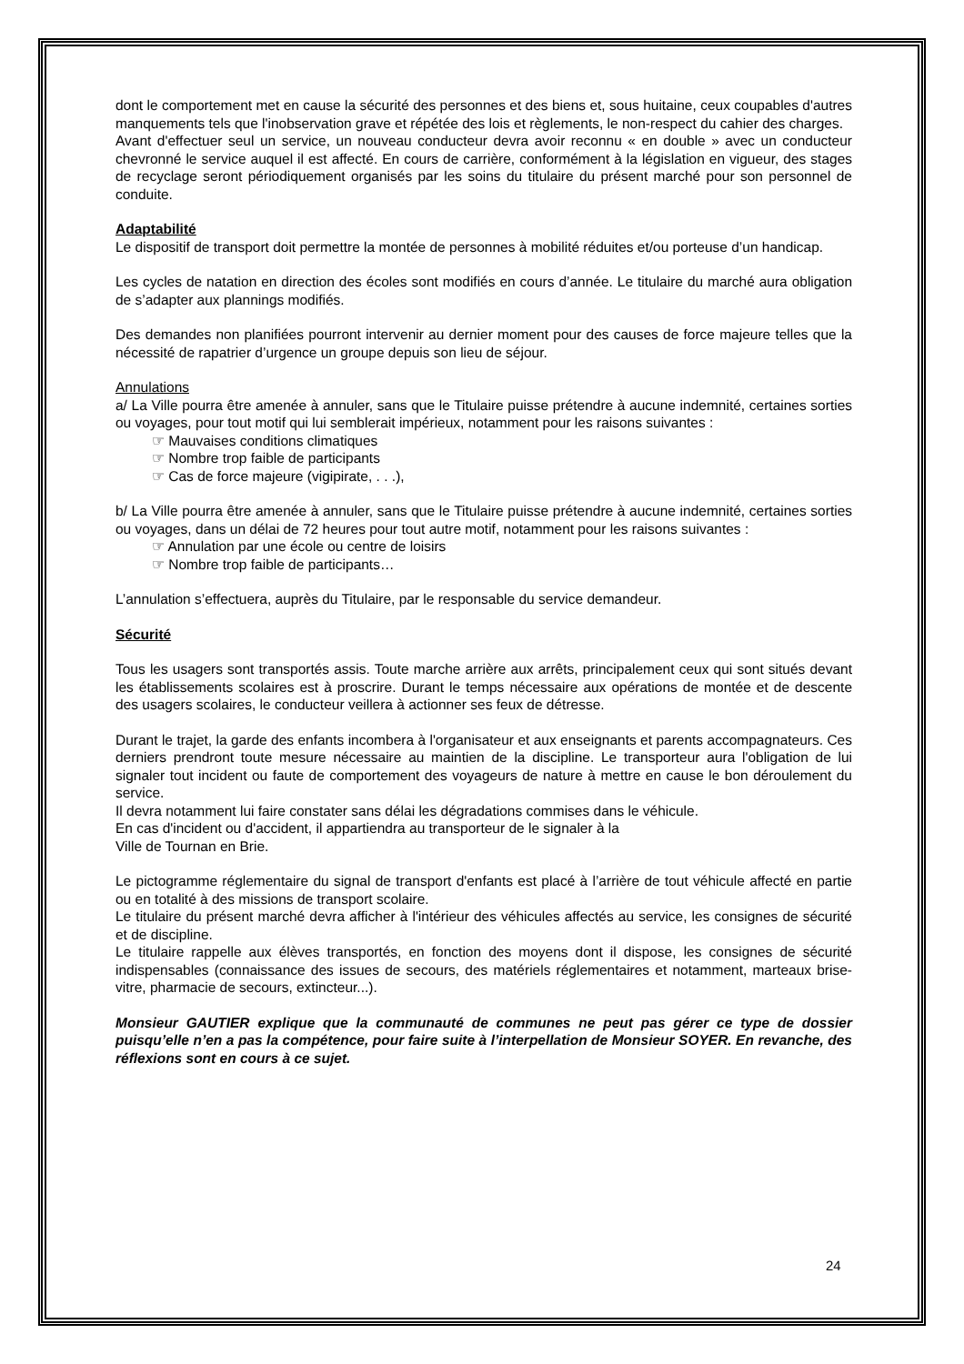dont le comportement met en cause la sécurité des personnes et des biens et, sous huitaine, ceux coupables d'autres manquements tels que l'inobservation grave et répétée des lois et règlements, le non-respect du cahier des charges.
Avant d'effectuer seul un service, un nouveau conducteur devra avoir reconnu « en double » avec un conducteur chevronné le service auquel il est affecté. En cours de carrière, conformément à la législation en vigueur, des stages de recyclage seront périodiquement organisés par les soins du titulaire du présent marché pour son personnel de conduite.
Adaptabilité
Le dispositif de transport doit permettre la montée de personnes à mobilité réduites et/ou porteuse d’un handicap.
Les cycles de natation en direction des écoles sont modifiés en cours d’année. Le titulaire du marché aura obligation de s’adapter aux plannings modifiés.
Des demandes non planifiées pourront intervenir au dernier moment pour des causes de force majeure telles que la nécessité de rapatrier d’urgence un groupe depuis son lieu de séjour.
Annulations
a/ La Ville pourra être amenée à annuler, sans que le Titulaire puisse prétendre à aucune indemnité, certaines sorties ou voyages, pour tout motif qui lui semblerait impérieux, notamment pour les raisons suivantes :
☞ Mauvaises conditions climatiques
☞ Nombre trop faible de participants
☞ Cas de force majeure (vigipirate, . . .),
b/ La Ville pourra être amenée à annuler, sans que le Titulaire puisse prétendre à aucune indemnité, certaines sorties ou voyages, dans un délai de 72 heures pour tout autre motif, notamment pour les raisons suivantes :
☞ Annulation par une école ou centre de loisirs
☞ Nombre trop faible de participants…
L’annulation s’effectuera, auprès du Titulaire, par le responsable du service demandeur.
Sécurité
Tous les usagers sont transportés assis. Toute marche arrière aux arrêts, principalement ceux qui sont situés devant les établissements scolaires est à proscrire. Durant le temps nécessaire aux opérations de montée et de descente des usagers scolaires, le conducteur veillera à actionner ses feux de détresse.
Durant le trajet, la garde des enfants incombera à l'organisateur et aux enseignants et parents accompagnateurs. Ces derniers prendront toute mesure nécessaire au maintien de la discipline. Le transporteur aura l'obligation de lui signaler tout incident ou faute de comportement des voyageurs de nature à mettre en cause le bon déroulement du service.
Il devra notamment lui faire constater sans délai les dégradations commises dans le véhicule.
En cas d'incident ou d'accident, il appartiendra au transporteur de le signaler à la
Ville de Tournan en Brie.
Le pictogramme réglementaire du signal de transport d'enfants est placé à l’arrière de tout véhicule affecté en partie ou en totalité à des missions de transport scolaire.
Le titulaire du présent marché devra afficher à l'intérieur des véhicules affectés au service, les consignes de sécurité et de discipline.
Le titulaire rappelle aux élèves transportés, en fonction des moyens dont il dispose, les consignes de sécurité indispensables (connaissance des issues de secours, des matériels réglementaires et notamment, marteaux brise-vitre, pharmacie de secours, extincteur...).
Monsieur GAUTIER explique que la communauté de communes ne peut pas gérer ce type de dossier puisqu’elle n’en a pas la compétence, pour faire suite à l’interpellation de Monsieur SOYER. En revanche, des réflexions sont en cours à ce sujet.
24